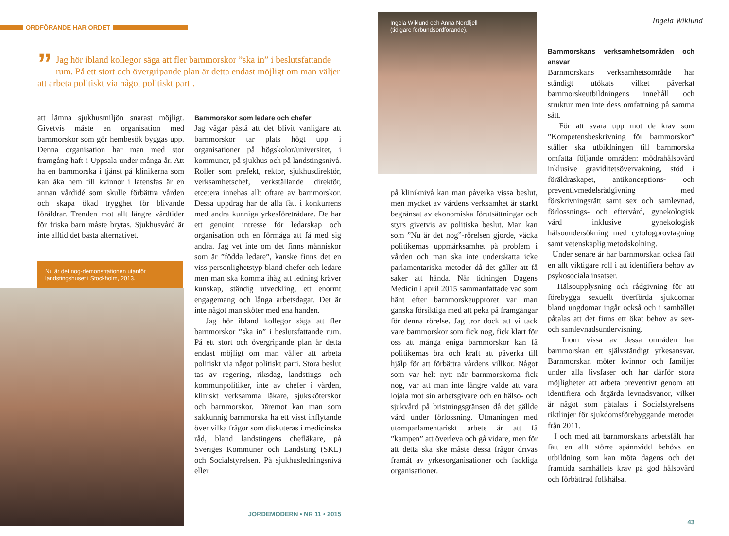ORDFÖRANDE HAR ORDET
” Jag hör ibland kollegor säga att fler barnmorskor ”ska in” i beslutsfattande rum. På ett stort och övergripande plan är detta endast möjligt om man väljer att arbeta politiskt via något politiskt parti.
att lämna sjukhusmiljön snarast möjligt. Givetvis måste en organisation med barnmorskor som gör hembesök byggas upp. Denna organisation har man med stor framgång haft i Uppsala under många år. Att ha en barnmorska i tjänst på klinikerna som kan åka hem till kvinnor i latensfas är en annan vårdidé som skulle förbättra vården och skapa ökad trygghet för blivande föräldrar. Trenden mot allt längre vårdtider för friska barn måste brytas. Sjukhusvård är inte alltid det bästa alternativet.
Nu är det nog-demonstrationen utanför landstingshuset i Stockholm, 2013.
Barnmorskor som ledare och chefer
Jag vågar påstå att det blivit vanligare att barnmorskor tar plats högt upp i organisationer på högskolor/universitet, i kommuner, på sjukhus och på landstingsnivå. Roller som prefekt, rektor, sjukhusdirektör, verksamhetschef, verkställande direktör, etcetera innehas allt oftare av barnmorskor. Dessa uppdrag har de alla fått i konkurrens med andra kunniga yrkesföreträdare. De har ett genuint intresse för ledarskap och organisation och en förmåga att få med sig andra. Jag vet inte om det finns människor som är ”födda ledare”, kanske finns det en viss personlighetstyp bland chefer och ledare men man ska komma ihåg att ledning kräver kunskap, ständig utveckling, ett enormt engagemang och långa arbetsdagar. Det är inte något man sköter med ena handen.
Jag hör ibland kollegor säga att fler barnmorskor ”ska in” i beslutsfattande rum. På ett stort och övergripande plan är detta endast möjligt om man väljer att arbeta politiskt via något politiskt parti. Stora beslut tas av regering, riksdag, landstings- och kommunpolitiker, inte av chefer i vården, kliniskt verksamma läkare, sjuksköterskor och barnmorskor. Däremot kan man som sakkunnig barnmorska ha ett visst inflytande över vilka frågor som diskuteras i medicinska råd, bland landstingens chefläkare, på Sveriges Kommuner och Landsting (SKL) och Socialstyrelsen. På sjukhusledningsnivå eller
JORDEMODERN • NR 11 • 2015
Ingela Wiklund och Anna Nordfjell
(tidigare förbundsordförande).
på kliniknivå kan man påverka vissa beslut, men mycket av vårdens verksamhet är starkt begränsat av ekonomiska förutsättningar och styrs givetvis av politiska beslut. Man kan som ”Nu är det nog”-rörelsen gjorde, väcka politikernas uppmärksamhet på problem i vården och man ska inte underskatta icke parlamentariska metoder då det gäller att få saker att hända. När tidningen Dagens Medicin i april 2015 sammanfattade vad som hänt efter barnmorskeupproret var man ganska försiktiga med att peka på framgångar för denna rörelse. Jag tror dock att vi tack vare barnmorskor som fick nog, fick klart för oss att många eniga barnmorskor kan få politikernas öra och kraft att påverka till hjälp för att förbättra vårdens villkor. Något som var helt nytt när barnmorskorna fick nog, var att man inte längre valde att vara lojala mot sin arbetsgivare och en hälso- och sjukvård på bristningsgränsen då det gällde vård under förlossning. Utmaningen med utomparlamentariskt arbete är att få ”kampen” att överleva och gå vidare, men för att detta ska ske måste dessa frågor drivas framåt av yrkesorganisationer och fackliga organisationer.
Ingela Wiklund
Barnmorskans verksamhetsområden och ansvar
Barnmorskans verksamhetsområde har ständigt utökats vilket påverkat barnmorskeutbildningens innehåll och struktur men inte dess omfattning på samma sätt.
För att svara upp mot de krav som ”Kompetensbeskrivning för barnmorskor” ställer ska utbildningen till barnmorska omfatta följande områden: mödrahälsovård inklusive graviditetsövervakning, stöd i föräldraskapet, antikonceptions- och preventivmedelsrådgivning med förskrivningsrätt samt sex och samlevnad, förlossnings- och eftervård, gynekologisk vård inklusive gynekologisk hälsoundersökning med cytologprovtagning samt vetenskaplig metodskolning.
Under senare år har barnmorskan också fått en allt viktigare roll i att identifiera behov av psykosociala insatser.
Hälsoupplysning och rådgivning för att förebygga sexuellt överförda sjukdomar bland ungdomar ingår också och i samhället påtalas att det finns ett ökat behov av sex- och samlevnadsundervisning.
Inom vissa av dessa områden har barnmorskan ett självständigt yrkesansvar. Barnmorskan möter kvinnor och familjer under alla livsfaser och har därför stora möjligheter att arbeta preventivt genom att identifiera och åtgärda levnadsvanor, vilket är något som påtalats i Socialstyrelsens riktlinjer för sjukdomsförebyggande metoder från 2011.
I och med att barnmorskans arbetsfält har fått en allt större spännvidd behövs en utbildning som kan möta dagens och det framtida samhällets krav på god hälsovård och förbättrad folkhälsa.
43